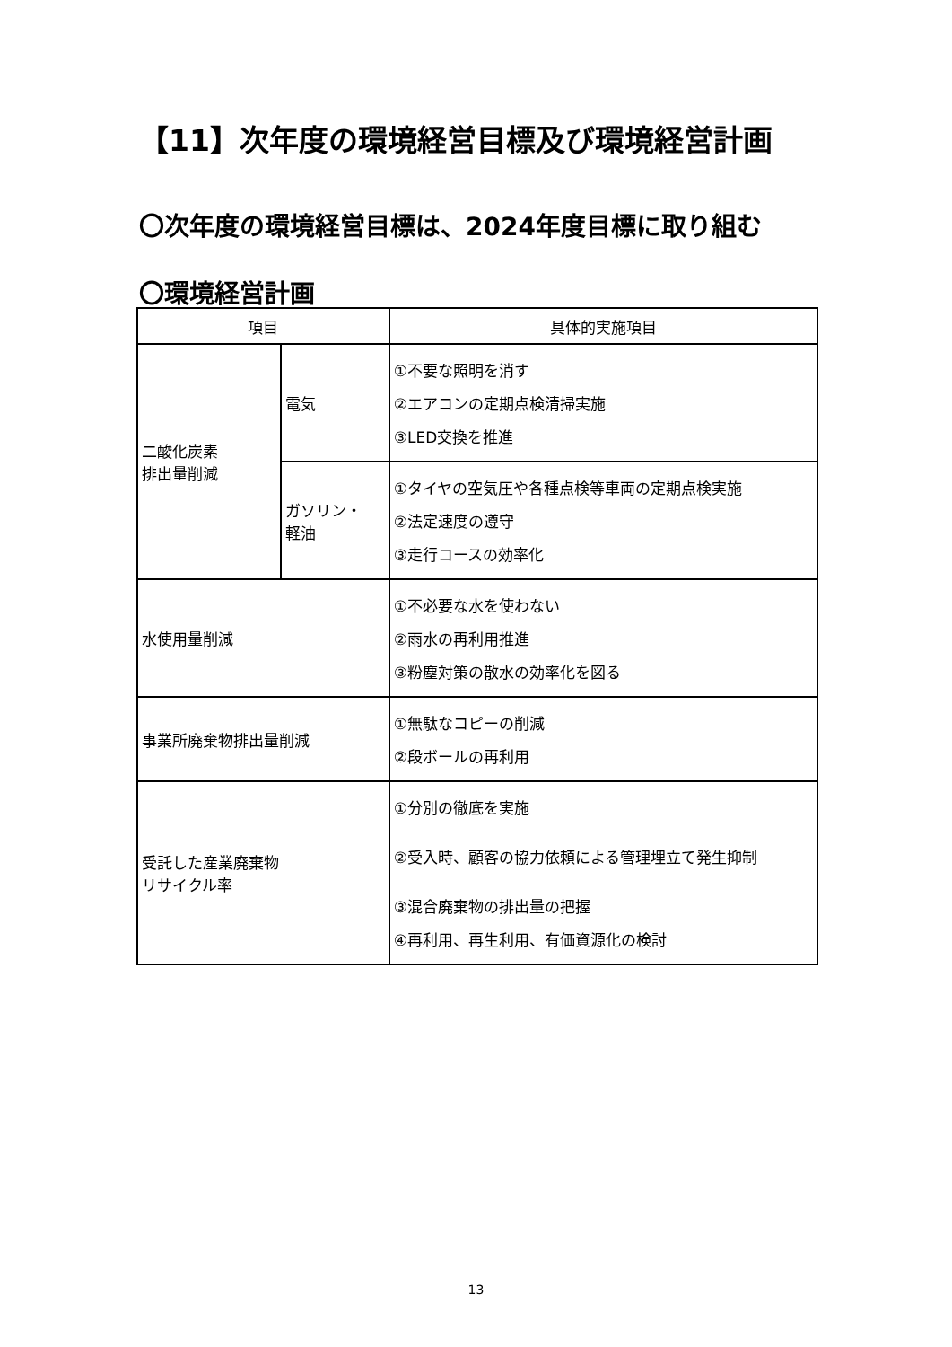【11】次年度の環境経営目標及び環境経営計画
〇次年度の環境経営目標は、2024年度目標に取り組む
〇環境経営計画
| 項目 | | 具体的実施項目 |
| --- | --- | --- |
| 二酸化炭素 排出量削減 | 電気 | ①不要な照明を消す ②エアコンの定期点検清掃実施 ③LED交換を推進 |
| | ガソリン・ 軽油 | ①タイヤの空気圧や各種点検等車両の定期点検実施 ②法定速度の遵守 ③走行コースの効率化 |
| 水使用量削減 | | ①不必要な水を使わない ②雨水の再利用推進 ③粉塵対策の散水の効率化を図る |
| 事業所廃棄物排出量削減 | | ①無駄なコピーの削減 ②段ボールの再利用 |
| 受託した産業廃棄物 リサイクル率 | | ①分別の徹底を実施 ②受入時、顧客の協力依頼による管理埋立て発生抑制 ③混合廃棄物の排出量の把握 ④再利用、再生利用、有価資源化の検討 |
13